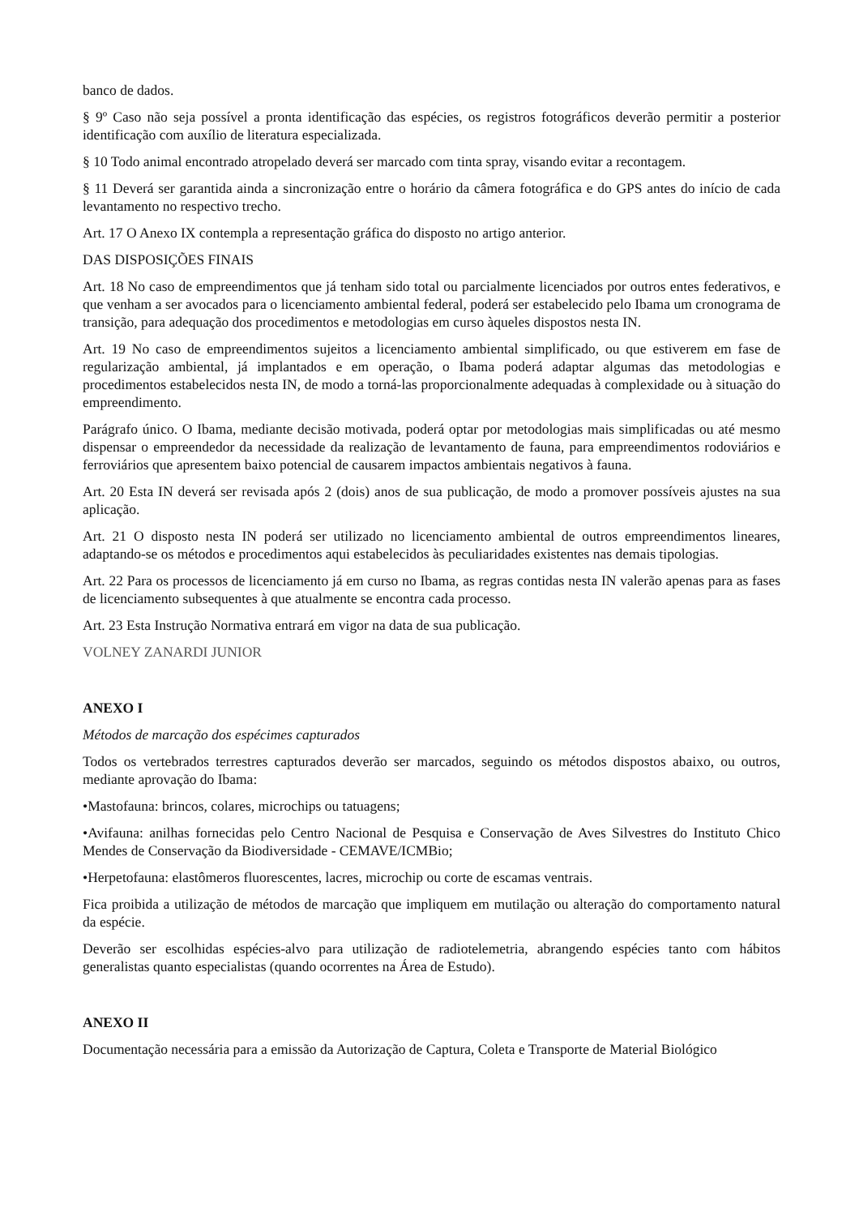banco de dados.
§ 9º Caso não seja possível a pronta identificação das espécies, os registros fotográficos deverão permitir a posterior identificação com auxílio de literatura especializada.
§ 10 Todo animal encontrado atropelado deverá ser marcado com tinta spray, visando evitar a recontagem.
§ 11 Deverá ser garantida ainda a sincronização entre o horário da câmera fotográfica e do GPS antes do início de cada levantamento no respectivo trecho.
Art. 17 O Anexo IX contempla a representação gráfica do disposto no artigo anterior.
DAS DISPOSIÇÕES FINAIS
Art. 18 No caso de empreendimentos que já tenham sido total ou parcialmente licenciados por outros entes federativos, e que venham a ser avocados para o licenciamento ambiental federal, poderá ser estabelecido pelo Ibama um cronograma de transição, para adequação dos procedimentos e metodologias em curso àqueles dispostos nesta IN.
Art. 19 No caso de empreendimentos sujeitos a licenciamento ambiental simplificado, ou que estiverem em fase de regularização ambiental, já implantados e em operação, o Ibama poderá adaptar algumas das metodologias e procedimentos estabelecidos nesta IN, de modo a torná-las proporcionalmente adequadas à complexidade ou à situação do empreendimento.
Parágrafo único. O Ibama, mediante decisão motivada, poderá optar por metodologias mais simplificadas ou até mesmo dispensar o empreendedor da necessidade da realização de levantamento de fauna, para empreendimentos rodoviários e ferroviários que apresentem baixo potencial de causarem impactos ambientais negativos à fauna.
Art. 20 Esta IN deverá ser revisada após 2 (dois) anos de sua publicação, de modo a promover possíveis ajustes na sua aplicação.
Art. 21 O disposto nesta IN poderá ser utilizado no licenciamento ambiental de outros empreendimentos lineares, adaptando-se os métodos e procedimentos aqui estabelecidos às peculiaridades existentes nas demais tipologias.
Art. 22 Para os processos de licenciamento já em curso no Ibama, as regras contidas nesta IN valerão apenas para as fases de licenciamento subsequentes à que atualmente se encontra cada processo.
Art. 23 Esta Instrução Normativa entrará em vigor na data de sua publicação.
VOLNEY ZANARDI JUNIOR
ANEXO I
Métodos de marcação dos espécimes capturados
Todos os vertebrados terrestres capturados deverão ser marcados, seguindo os métodos dispostos abaixo, ou outros, mediante aprovação do Ibama:
•Mastofauna: brincos, colares, microchips ou tatuagens;
•Avifauna: anilhas fornecidas pelo Centro Nacional de Pesquisa e Conservação de Aves Silvestres do Instituto Chico Mendes de Conservação da Biodiversidade - CEMAVE/ICMBio;
•Herpetofauna: elastômeros fluorescentes, lacres, microchip ou corte de escamas ventrais.
Fica proibida a utilização de métodos de marcação que impliquem em mutilação ou alteração do comportamento natural da espécie.
Deverão ser escolhidas espécies-alvo para utilização de radiotelemetria, abrangendo espécies tanto com hábitos generalistas quanto especialistas (quando ocorrentes na Área de Estudo).
ANEXO II
Documentação necessária para a emissão da Autorização de Captura, Coleta e Transporte de Material Biológico